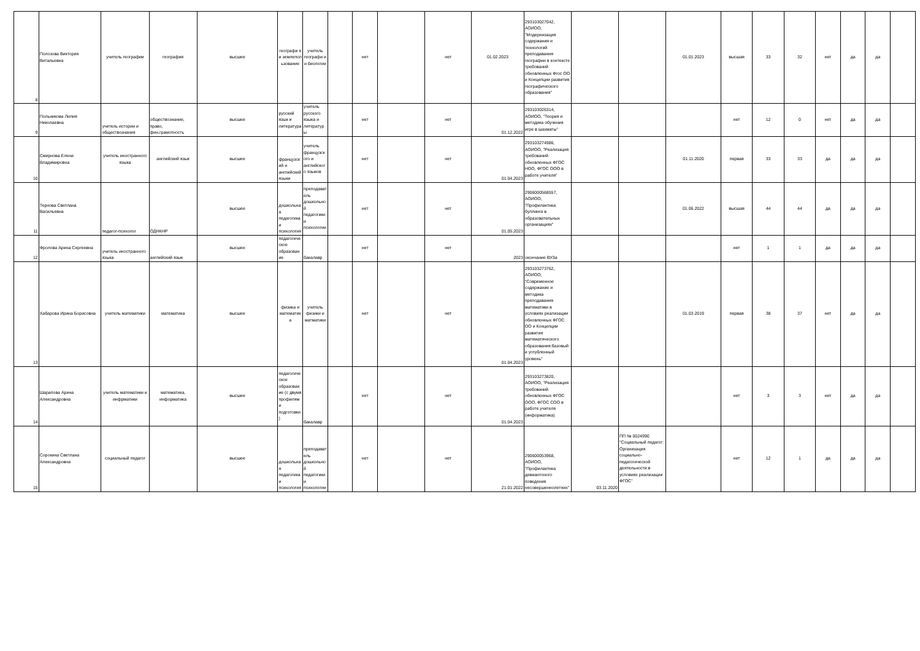| 8 | Полозова Виктория Витальевна | учитель географии | география | высшее | географи я и землепол ьзование | учитель географи и и биологии | | нет | | нет | 01.02.2023 | 293103027042, АОИОО, "Модернизация содержания и технологий преподавания географии в контексте требований обновленных Фгос ОО и Концепции развития географического образования" | | | 01.01.2023 | высшая | 33 | 32 | нет | да | да | |
| 9 | Польникова Лилия Николаевна | учитель истории и обществознания | обществознание, право, фин.грамотность | высшее | русский язык и литература | учитель русского языка и литературы | | нет | | нет | 01.12.2022 | 293103026314, АОИОО, "Теория и методика обучения игре в шахматы" | | | | нет | 12 | 0 | нет | да | да | |
| 10 | Смирнова Елена Владимировна | учитель иностранного языка | английский язык | высшее | французский и английский языки | учитель французского и английского языков | | нет | | нет | 01.04.2023 | 293103274986, АОИОО, "Реализация требований обновленных ФГОС НОО, ФГОС ООО в работе учителя" | | | 01.11.2020 | первая | 33 | 33 | да | да | да | |
| 11 | Тернова Светлана Васильевна | педагог-психолог | ОДНКНР | высшее | дошкольная педагогика и психология | преподаватель дошкольной педагогики и психологии | | нет | | нет | 01.05.2023 | 2906000568557, АОИОО, "Профилактика буллинга в образовательных организациях" | | | 01.06.2022 | высшая | 44 | 44 | да | да | да | |
| 12 | Фролова Арина Сергеевна | учитель иностранного языка | английский язык | высшее | педагогическое образование | бакалавр | | нет | | нет | 2023 | окончание ВУЗа | | | | нет | 1 | 1 | да | да | да | |
| 13 | Хабарова Ирина Борисовна | учитель математики | математика | высшее | физика и математика | учитель физики и матматики | | нет | | нет | 01.04.2023 | 293103273762, АОИОО, "Современное содержание и методика преподавания математики в условиях реализации обновленных ФГОС ОО и Концепции развития математического образования:базовый и углубленный уровень" | | | 01.03.2019 | первая | 38 | 37 | нет | да | да | |
| 14 | Шарапова Арина Александровна | учитель математики и инфрматики | математика, информатика | высшее | педагогическое образование (с двумя профилями подготовки) | бакалавр | | нет | | нет | 01.04.2023 | 293103273820, АОИОО, "Реализация требований обновленных ФГОС ООО, ФГОС СОО в работе учителя (информатика) | | | | нет | 3 | 3 | нет | да | да | |
| 15 | Сорокина Светлана Александровна | социальный педагог | | высшее | дошкольная педагогика и психология | преподаватель дошкольной педагогики и психологии | | нет | | нет | 21.01.2022 | 290600053968, АОИОО, "Профилактика девиантоного поведения несовершеннолетних" | 03.11.2020 | ПП № 0024990 "Социальный педагог: Организация социально-педагогической деятельности в условиях реализации ФГОС" | | нет | 12 | 1 | да | да | да | |